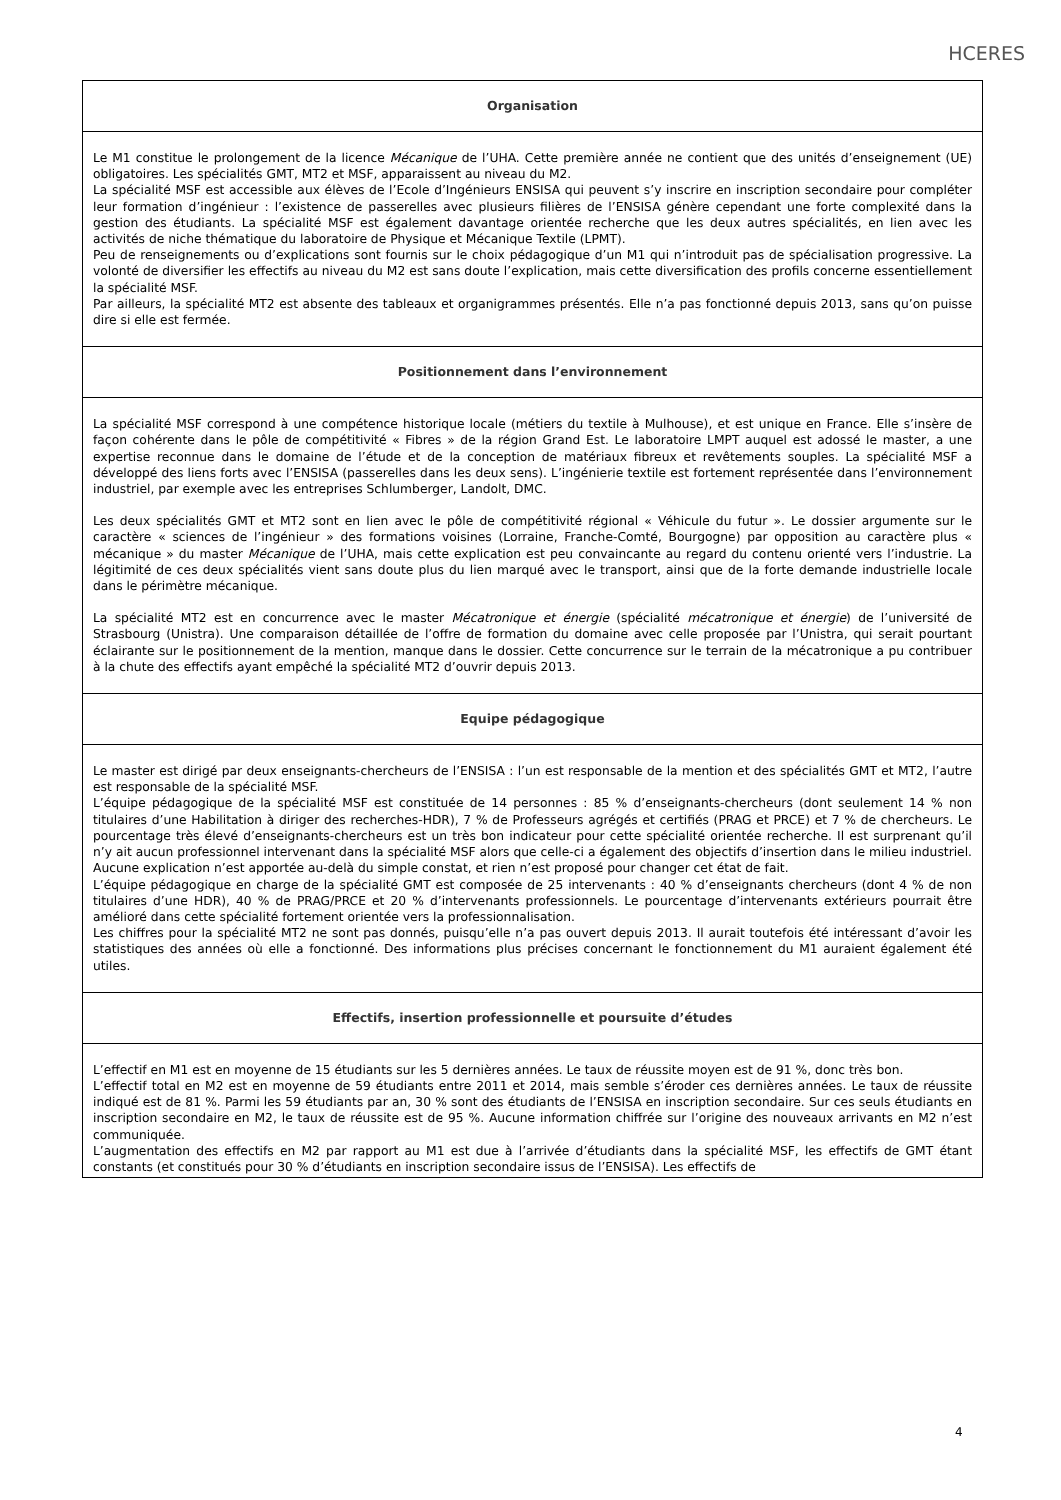HCERES
Organisation
Le M1 constitue le prolongement de la licence Mécanique de l’UHA. Cette première année ne contient que des unités d’enseignement (UE) obligatoires. Les spécialités GMT, MT2 et MSF, apparaissent au niveau du M2.
La spécialité MSF est accessible aux élèves de l’Ecole d’Ingénieurs ENSISA qui peuvent s’y inscrire en inscription secondaire pour compléter leur formation d’ingénieur : l’existence de passerelles avec plusieurs filières de l’ENSISA génère cependant une forte complexité dans la gestion des étudiants. La spécialité MSF est également davantage orientée recherche que les deux autres spécialités, en lien avec les activités de niche thématique du laboratoire de Physique et Mécanique Textile (LPMT).
Peu de renseignements ou d’explications sont fournis sur le choix pédagogique d’un M1 qui n’introduit pas de spécialisation progressive. La volonté de diversifier les effectifs au niveau du M2 est sans doute l’explication, mais cette diversification des profils concerne essentiellement la spécialité MSF.
Par ailleurs, la spécialité MT2 est absente des tableaux et organigrammes présentés. Elle n’a pas fonctionné depuis 2013, sans qu’on puisse dire si elle est fermée.
Positionnement dans l’environnement
La spécialité MSF correspond à une compétence historique locale (métiers du textile à Mulhouse), et est unique en France. Elle s’insère de façon cohérente dans le pôle de compétitivité « Fibres » de la région Grand Est. Le laboratoire LMPT auquel est adossé le master, a une expertise reconnue dans le domaine de l’étude et de la conception de matériaux fibreux et revêtements souples. La spécialité MSF a développé des liens forts avec l’ENSISA (passerelles dans les deux sens). L’ingénierie textile est fortement représentée dans l’environnement industriel, par exemple avec les entreprises Schlumberger, Landolt, DMC.
Les deux spécialités GMT et MT2 sont en lien avec le pôle de compétitivité régional « Véhicule du futur ». Le dossier argumente sur le caractère « sciences de l’ingénieur » des formations voisines (Lorraine, Franche-Comté, Bourgogne) par opposition au caractère plus « mécanique » du master Mécanique de l’UHA, mais cette explication est peu convaincante au regard du contenu orienté vers l’industrie. La légitimité de ces deux spécialités vient sans doute plus du lien marqué avec le transport, ainsi que de la forte demande industrielle locale dans le périmètre mécanique.
La spécialité MT2 est en concurrence avec le master Mécatronique et énergie (spécialité mécatronique et énergie) de l’université de Strasbourg (Unistra). Une comparaison détaillée de l’offre de formation du domaine avec celle proposée par l’Unistra, qui serait pourtant éclairante sur le positionnement de la mention, manque dans le dossier. Cette concurrence sur le terrain de la mécatronique a pu contribuer à la chute des effectifs ayant empêché la spécialité MT2 d’ouvrir depuis 2013.
Equipe pédagogique
Le master est dirigé par deux enseignants-chercheurs de l’ENSISA : l’un est responsable de la mention et des spécialités GMT et MT2, l’autre est responsable de la spécialité MSF.
L’équipe pédagogique de la spécialité MSF est constituée de 14 personnes : 85 % d’enseignants-chercheurs (dont seulement 14 % non titulaires d’une Habilitation à diriger des recherches-HDR), 7 % de Professeurs agrégés et certifiés (PRAG et PRCE) et 7 % de chercheurs. Le pourcentage très élevé d’enseignants-chercheurs est un très bon indicateur pour cette spécialité orientée recherche. Il est surprenant qu’il n’y ait aucun professionnel intervenant dans la spécialité MSF alors que celle-ci a également des objectifs d’insertion dans le milieu industriel. Aucune explication n’est apportée au-delà du simple constat, et rien n’est proposé pour changer cet état de fait.
L’équipe pédagogique en charge de la spécialité GMT est composée de 25 intervenants : 40 % d’enseignants chercheurs (dont 4 % de non titulaires d’une HDR), 40 % de PRAG/PRCE et 20 % d’intervenants professionnels. Le pourcentage d’intervenants extérieurs pourrait être amélioré dans cette spécialité fortement orientée vers la professionnalisation.
Les chiffres pour la spécialité MT2 ne sont pas donnés, puisqu’elle n’a pas ouvert depuis 2013. Il aurait toutefois été intéressant d’avoir les statistiques des années où elle a fonctionné. Des informations plus précises concernant le fonctionnement du M1 auraient également été utiles.
Effectifs, insertion professionnelle et poursuite d’études
L’effectif en M1 est en moyenne de 15 étudiants sur les 5 dernières années. Le taux de réussite moyen est de 91 %, donc très bon.
L’effectif total en M2 est en moyenne de 59 étudiants entre 2011 et 2014, mais semble s’éroder ces dernières années. Le taux de réussite indiqué est de 81 %. Parmi les 59 étudiants par an, 30 % sont des étudiants de l’ENSISA en inscription secondaire. Sur ces seuls étudiants en inscription secondaire en M2, le taux de réussite est de 95 %. Aucune information chiffrée sur l’origine des nouveaux arrivants en M2 n’est communiquée.
L’augmentation des effectifs en M2 par rapport au M1 est due à l’arrivée d’étudiants dans la spécialité MSF, les effectifs de GMT étant constants (et constitués pour 30 % d’étudiants en inscription secondaire issus de l’ENSISA). Les effectifs de
4